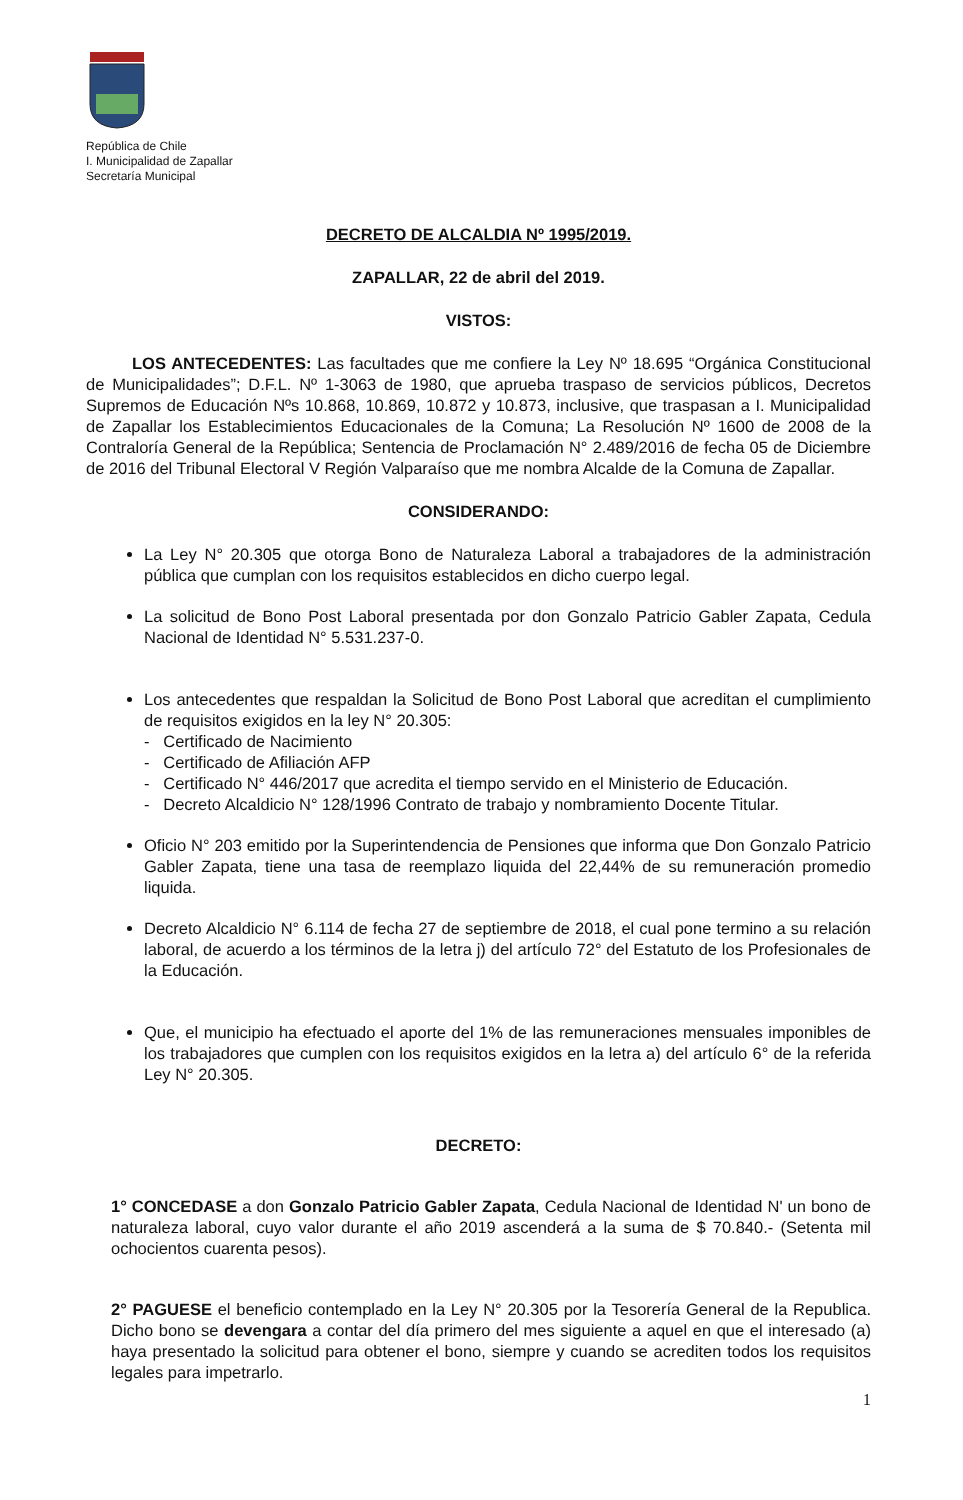República de Chile
I. Municipalidad de Zapallar
Secretaría Municipal
DECRETO DE ALCALDIA Nº 1995/2019.
ZAPALLAR, 22 de abril del 2019.
VISTOS:
LOS ANTECEDENTES: Las facultades que me confiere la Ley Nº 18.695 “Orgánica Constitucional de Municipalidades”; D.F.L. Nº 1-3063 de 1980, que aprueba traspaso de servicios públicos, Decretos Supremos de Educación Nºs 10.868, 10.869, 10.872 y 10.873, inclusive, que traspasan a I. Municipalidad de Zapallar los Establecimientos Educacionales de la Comuna; La Resolución Nº 1600 de 2008 de la Contraloría General de la República; Sentencia de Proclamación N° 2.489/2016 de fecha 05 de Diciembre de 2016 del Tribunal Electoral V Región Valparaíso que me nombra Alcalde de la Comuna de Zapallar.
CONSIDERANDO:
La Ley N° 20.305 que otorga Bono de Naturaleza Laboral a trabajadores de la administración pública que cumplan con los requisitos establecidos en dicho cuerpo legal.
La solicitud de Bono Post Laboral presentada por don Gonzalo Patricio Gabler Zapata, Cedula Nacional de Identidad N° 5.531.237-0.
Los antecedentes que respaldan la Solicitud de Bono Post Laboral que acreditan el cumplimiento de requisitos exigidos en la ley N° 20.305:
- Certificado de Nacimiento
- Certificado de Afiliación AFP
- Certificado N° 446/2017 que acredita el tiempo servido en el Ministerio de Educación.
- Decreto Alcaldicio N° 128/1996 Contrato de trabajo y nombramiento Docente Titular.
Oficio N° 203 emitido por la Superintendencia de Pensiones que informa que Don Gonzalo Patricio Gabler Zapata, tiene una tasa de reemplazo liquida del 22,44% de su remuneración promedio liquida.
Decreto Alcaldicio N° 6.114 de fecha 27 de septiembre de 2018, el cual pone termino a su relación laboral, de acuerdo a los términos de la letra j) del artículo 72° del Estatuto de los Profesionales de la Educación.
Que, el municipio ha efectuado el aporte del 1% de las remuneraciones mensuales imponibles de los trabajadores que cumplen con los requisitos exigidos en la letra a) del artículo 6° de la referida Ley N° 20.305.
DECRETO:
1° CONCEDASE a don Gonzalo Patricio Gabler Zapata, Cedula Nacional de Identidad N' un bono de naturaleza laboral, cuyo valor durante el año 2019 ascenderá a la suma de $ 70.840.- (Setenta mil ochocientos cuarenta pesos).
2° PAGUESE el beneficio contemplado en la Ley N° 20.305 por la Tesorería General de la Republica. Dicho bono se devengara a contar del día primero del mes siguiente a aquel en que el interesado (a) haya presentado la solicitud para obtener el bono, siempre y cuando se acrediten todos los requisitos legales para impetrarlo.
1